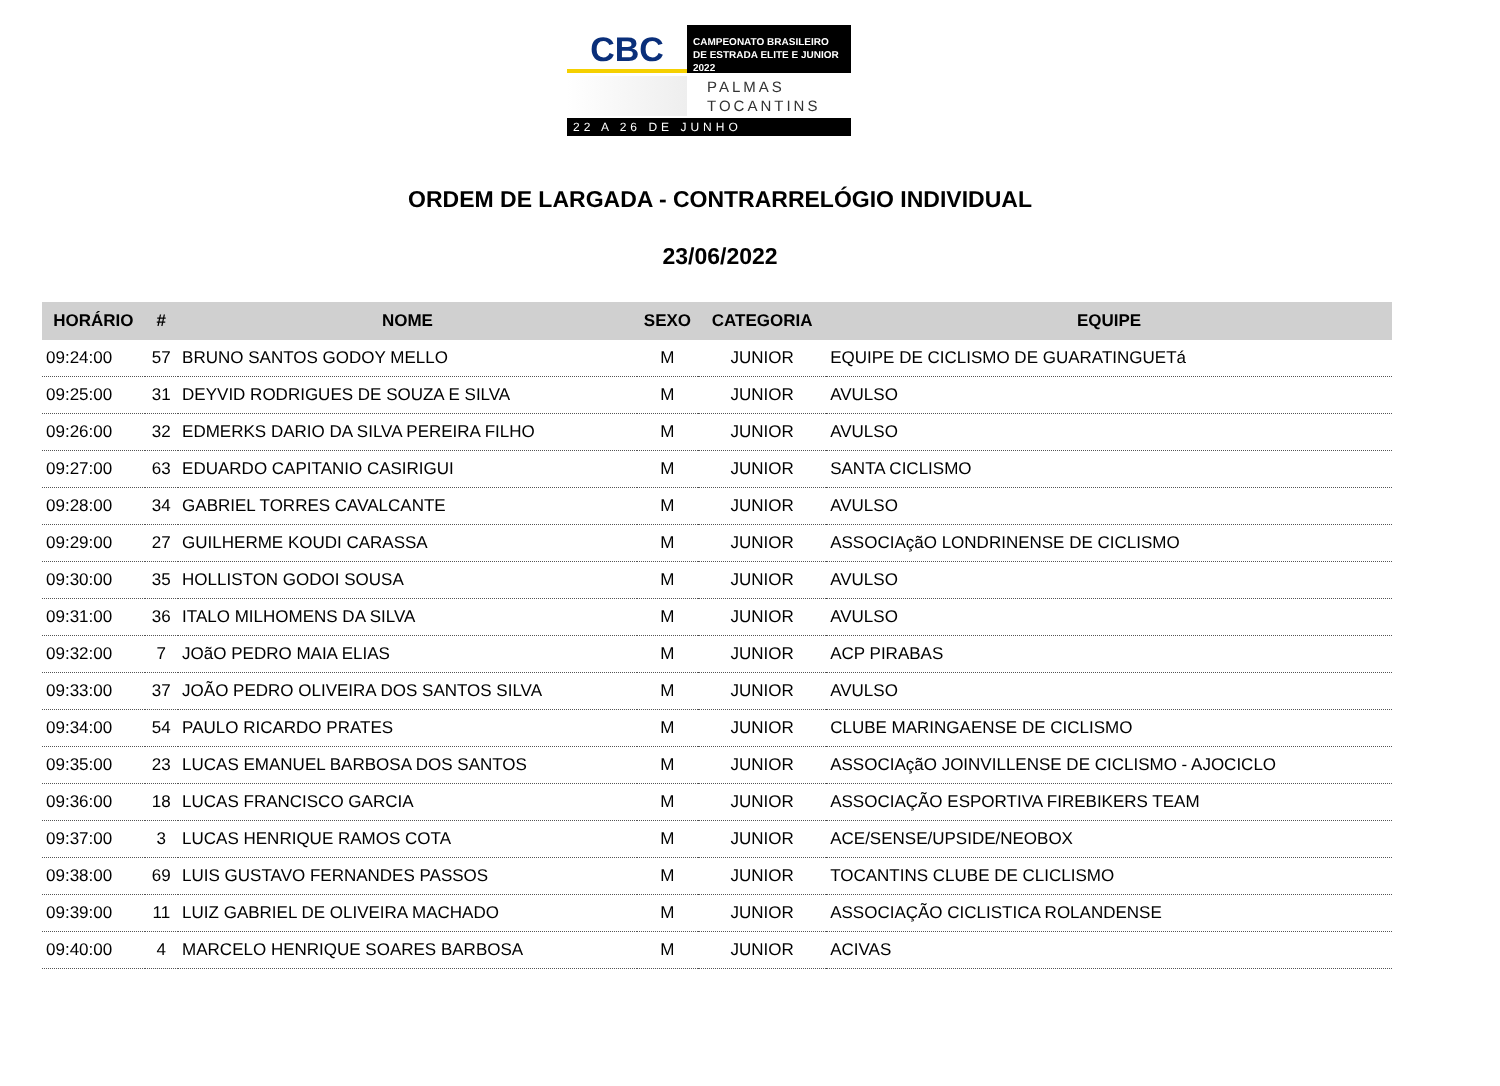CBC
CAMPEONATO BRASILEIRO
DE ESTRADA ELITE E JUNIOR 2022
PALMAS
TOCANTINS
22 A 26 DE JUNHO
ORDEM DE LARGADA - CONTRARRELÓGIO INDIVIDUAL
23/06/2022
| HORÁRIO | # | NOME | SEXO | CATEGORIA | EQUIPE |
| --- | --- | --- | --- | --- | --- |
| 09:24:00 | 57 | BRUNO SANTOS GODOY MELLO | M | JUNIOR | EQUIPE DE CICLISMO DE GUARATINGUETá |
| 09:25:00 | 31 | DEYVID RODRIGUES DE SOUZA E SILVA | M | JUNIOR | AVULSO |
| 09:26:00 | 32 | EDMERKS DARIO DA SILVA PEREIRA FILHO | M | JUNIOR | AVULSO |
| 09:27:00 | 63 | EDUARDO CAPITANIO CASIRIGUI | M | JUNIOR | SANTA CICLISMO |
| 09:28:00 | 34 | GABRIEL TORRES CAVALCANTE | M | JUNIOR | AVULSO |
| 09:29:00 | 27 | GUILHERME KOUDI CARASSA | M | JUNIOR | ASSOCIAçãO LONDRINENSE DE CICLISMO |
| 09:30:00 | 35 | HOLLISTON GODOI SOUSA | M | JUNIOR | AVULSO |
| 09:31:00 | 36 | ITALO MILHOMENS DA SILVA | M | JUNIOR | AVULSO |
| 09:32:00 | 7 | JOãO PEDRO MAIA ELIAS | M | JUNIOR | ACP PIRABAS |
| 09:33:00 | 37 | JOÃO PEDRO OLIVEIRA DOS SANTOS SILVA | M | JUNIOR | AVULSO |
| 09:34:00 | 54 | PAULO RICARDO PRATES | M | JUNIOR | CLUBE MARINGAENSE DE CICLISMO |
| 09:35:00 | 23 | LUCAS EMANUEL BARBOSA DOS SANTOS | M | JUNIOR | ASSOCIAçãO JOINVILLENSE DE CICLISMO - AJOCICLO |
| 09:36:00 | 18 | LUCAS FRANCISCO GARCIA | M | JUNIOR | ASSOCIAÇÃO ESPORTIVA FIREBIKERS TEAM |
| 09:37:00 | 3 | LUCAS HENRIQUE RAMOS COTA | M | JUNIOR | ACE/SENSE/UPSIDE/NEOBOX |
| 09:38:00 | 69 | LUIS GUSTAVO FERNANDES PASSOS | M | JUNIOR | TOCANTINS CLUBE DE CLICLISMO |
| 09:39:00 | 11 | LUIZ GABRIEL DE OLIVEIRA MACHADO | M | JUNIOR | ASSOCIAÇÃO CICLISTICA ROLANDENSE |
| 09:40:00 | 4 | MARCELO HENRIQUE SOARES BARBOSA | M | JUNIOR | ACIVAS |